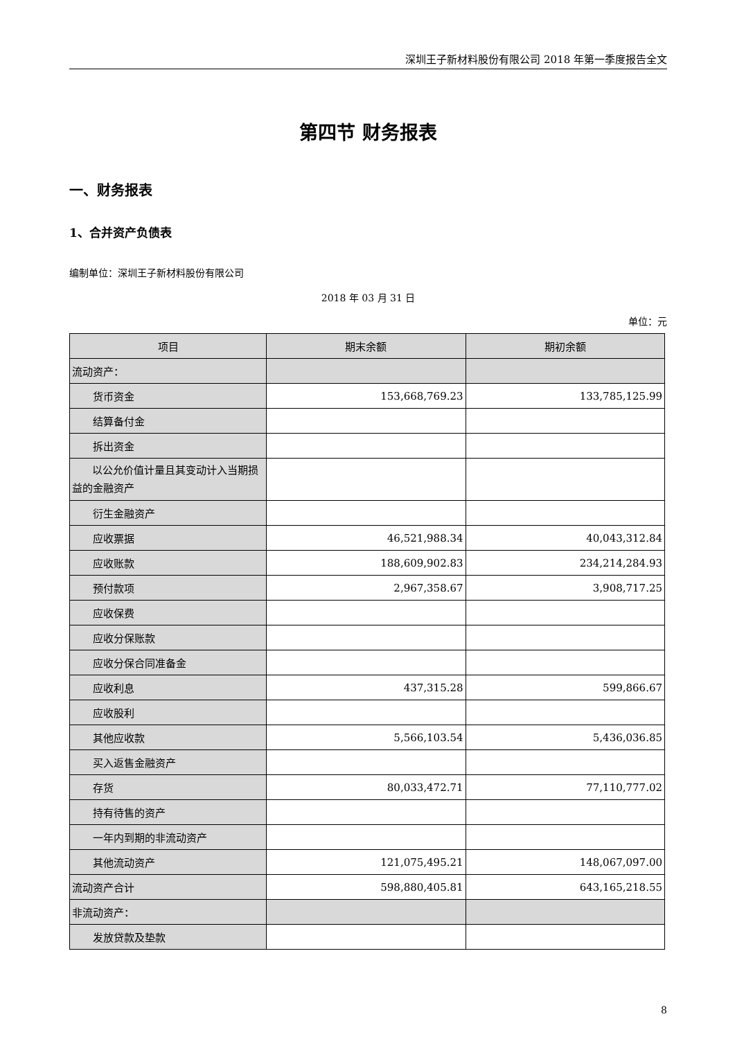深圳王子新材料股份有限公司 2018 年第一季度报告全文
第四节 财务报表
一、财务报表
1、合并资产负债表
编制单位：深圳王子新材料股份有限公司
2018 年 03 月 31 日
单位：元
| 项目 | 期末余额 | 期初余额 |
| --- | --- | --- |
| 流动资产： | | |
| 货币资金 | 153,668,769.23 | 133,785,125.99 |
| 结算备付金 | | |
| 拆出资金 | | |
| 以公允价值计量且其变动计入当期损益的金融资产 | | |
| 衍生金融资产 | | |
| 应收票据 | 46,521,988.34 | 40,043,312.84 |
| 应收账款 | 188,609,902.83 | 234,214,284.93 |
| 预付款项 | 2,967,358.67 | 3,908,717.25 |
| 应收保费 | | |
| 应收分保账款 | | |
| 应收分保合同准备金 | | |
| 应收利息 | 437,315.28 | 599,866.67 |
| 应收股利 | | |
| 其他应收款 | 5,566,103.54 | 5,436,036.85 |
| 买入返售金融资产 | | |
| 存货 | 80,033,472.71 | 77,110,777.02 |
| 持有待售的资产 | | |
| 一年内到期的非流动资产 | | |
| 其他流动资产 | 121,075,495.21 | 148,067,097.00 |
| 流动资产合计 | 598,880,405.81 | 643,165,218.55 |
| 非流动资产： | | |
| 发放贷款及垫款 | | |
8